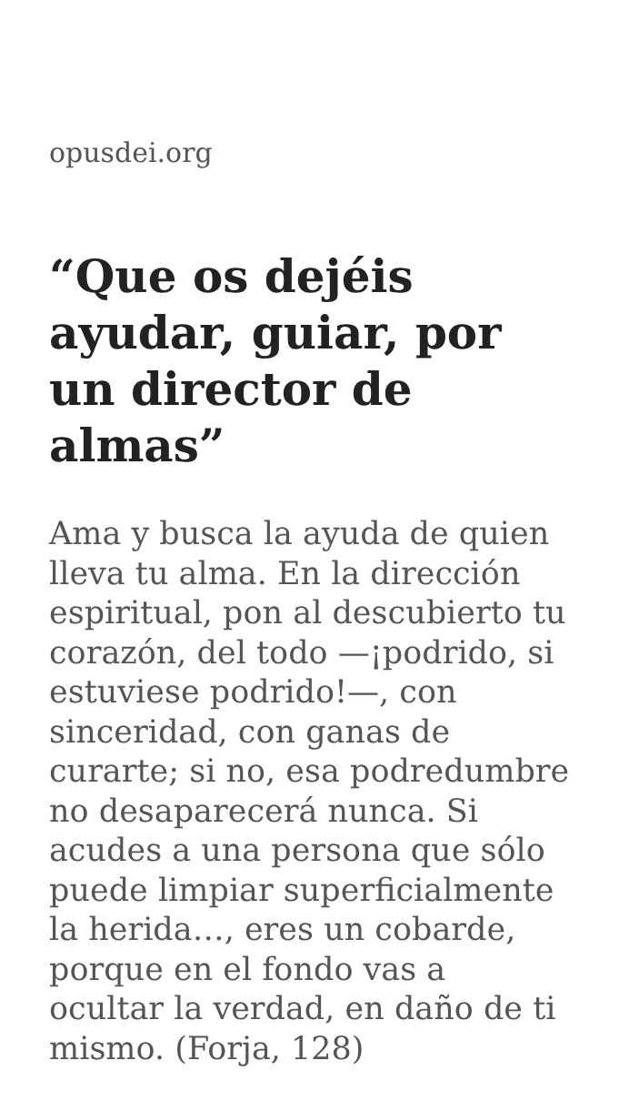opusdei.org
“Que os dejéis ayudar, guiar, por un director de almas”
Ama y busca la ayuda de quien lleva tu alma. En la dirección espiritual, pon al descubierto tu corazón, del todo —¡podrido, si estuviese podrido!—, con sinceridad, con ganas de curarte; si no, esa podredumbre no desaparecerá nunca. Si acudes a una persona que sólo puede limpiar superficialmente la herida…, eres un cobarde, porque en el fondo vas a ocultar la verdad, en daño de ti mismo. (Forja, 128)